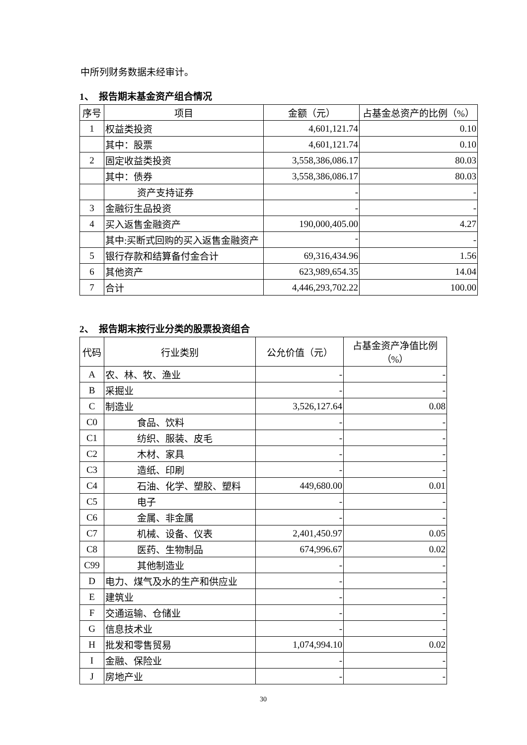中所列财务数据未经审计。
1、　报告期末基金资产组合情况
| 序号 | 项目 | 金额（元） | 占基金总资产的比例（%） |
| --- | --- | --- | --- |
| 1 | 权益类投资 | 4,601,121.74 | 0.10 |
| | 其中：股票 | 4,601,121.74 | 0.10 |
| 2 | 固定收益类投资 | 3,558,386,086.17 | 80.03 |
| | 其中：债券 | 3,558,386,086.17 | 80.03 |
| | 资产支持证券 | - | - |
| 3 | 金融衍生品投资 | - | - |
| 4 | 买入返售金融资产 | 190,000,405.00 | 4.27 |
| | 其中:买断式回购的买入返售金融资产 | - | - |
| 5 | 银行存款和结算备付金合计 | 69,316,434.96 | 1.56 |
| 6 | 其他资产 | 623,989,654.35 | 14.04 |
| 7 | 合计 | 4,446,293,702.22 | 100.00 |
2、　报告期末按行业分类的股票投资组合
| 代码 | 行业类别 | 公允价值（元） | 占基金资产净值比例（%） |
| --- | --- | --- | --- |
| A | 农、林、牧、渔业 | - | - |
| B | 采掘业 | - | - |
| C | 制造业 | 3,526,127.64 | 0.08 |
| C0 | 食品、饮料 | - | - |
| C1 | 纺织、服装、皮毛 | - | - |
| C2 | 木材、家具 | - | - |
| C3 | 造纸、印刷 | - | - |
| C4 | 石油、化学、塑胶、塑料 | 449,680.00 | 0.01 |
| C5 | 电子 | - | - |
| C6 | 金属、非金属 | - | - |
| C7 | 机械、设备、仪表 | 2,401,450.97 | 0.05 |
| C8 | 医药、生物制品 | 674,996.67 | 0.02 |
| C99 | 其他制造业 | - | - |
| D | 电力、煤气及水的生产和供应业 | - | - |
| E | 建筑业 | - | - |
| F | 交通运输、仓储业 | - | - |
| G | 信息技术业 | - | - |
| H | 批发和零售贸易 | 1,074,994.10 | 0.02 |
| I | 金融、保险业 | - | - |
| J | 房地产业 | - | - |
30